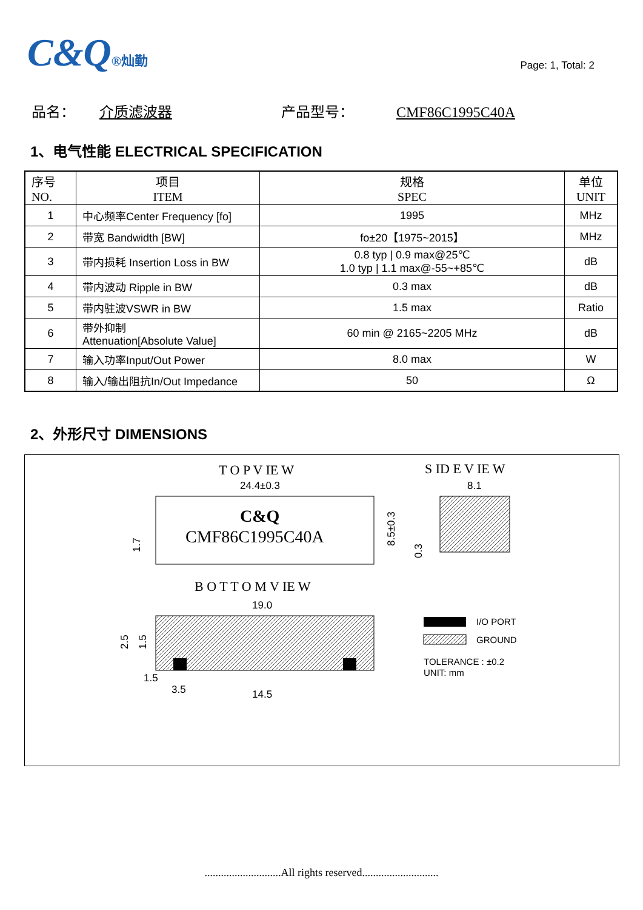C&Q®灿勤
Page: 1, Total: 2
品名： 介质滤波器 产品型号： CMF86C1995C40A
1、电气性能 ELECTRICAL SPECIFICATION
| 序号 NO. | 项目 ITEM | 规格 SPEC | 单位 UNIT |
| --- | --- | --- | --- |
| 1 | 中心频率Center Frequency [fo] | 1995 | MHz |
| 2 | 带宽 Bandwidth [BW] | fo±20【1975~2015】 | MHz |
| 3 | 带内损耗 Insertion Loss in BW | 0.8 typ / 0.9 max@25℃ 1.0 typ / 1.1 max@-55~+85℃ | dB |
| 4 | 带内波动 Ripple in BW | 0.3 max | dB |
| 5 | 带内驻波VSWR in BW | 1.5 max | Ratio |
| 6 | 带外抑制 Attenuation[Absolute Value] | 60 min @ 2165~2205 MHz | dB |
| 7 | 输入功率Input/Out Power | 8.0 max | W |
| 8 | 输入/输出阻抗In/Out Impedance | 50 | Ω |
2、外形尺寸 DIMENSIONS
T O P V IE W
S ID E V IE W
24.4±0.3
8.1
C&Q
CMF86C1995C40A
1.7
8.5±0.3
0.3
B O T T O M V IE W
19.0
2.5
1.5
1.5
3.5
14.5
I/O PORT
GROUND
TOLERANCE : ±0.2
UNIT: mm
............................All rights reserved............................